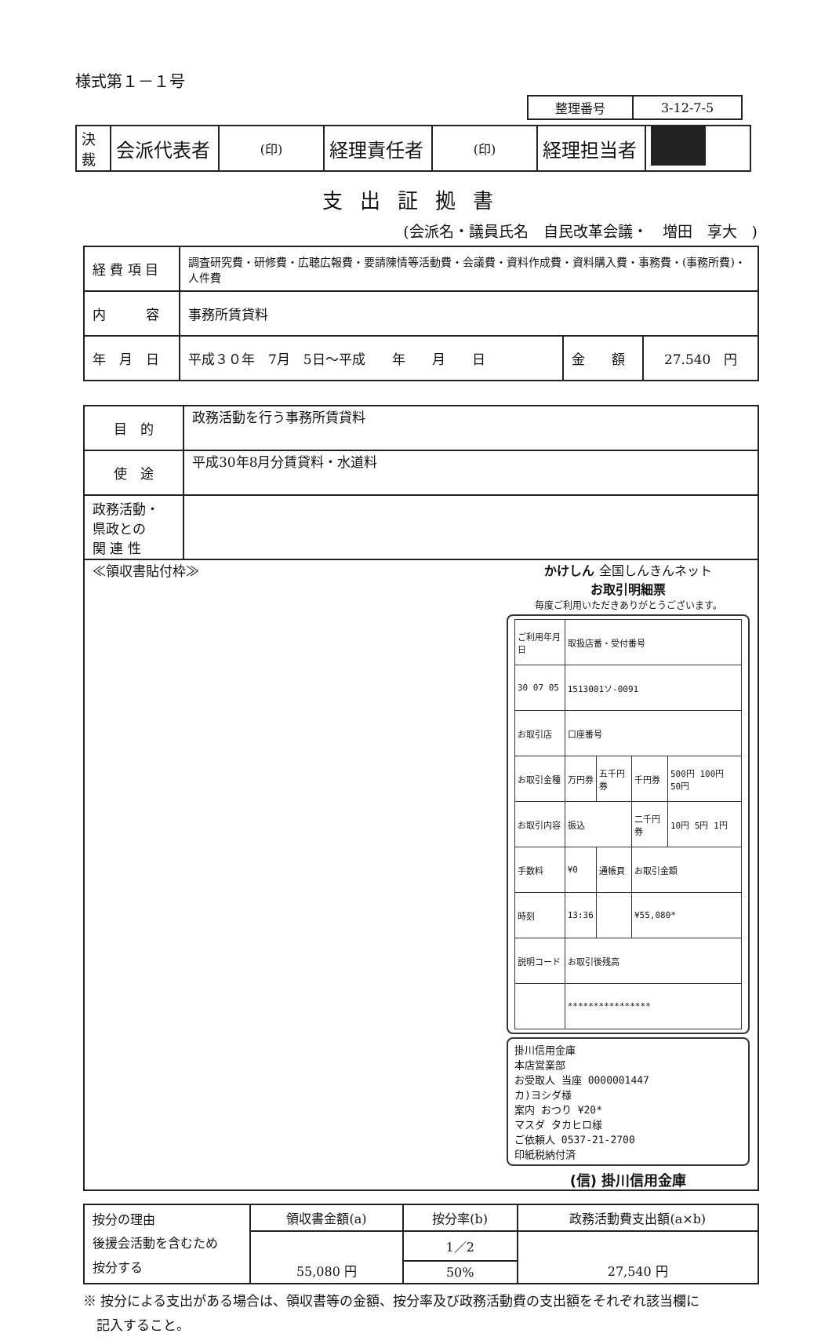様式第１－１号
| 整理番号 | 3-12-7-5 |
| 決裁 | 会派代表者 | (印) | 経理責任者 | (印) | 経理担当者 | |
支出証拠書
(会派名・議員氏名　自民改革会議・　増田　享大　)
| 経 費 項 目 | 調査研究費・研修費・広聴広報費・要請陳情等活動費・会議費・資料作成費・資料購入費・事務費・(事務所費)・人件費 | | |
| 内 容 | 事務所賃貸料 | | |
| 年 月 日 | 平成３０年 7月 5日～平成 年 月 日 | 金 額 | 27.540 円 |
| 目 的 | 政務活動を行う事務所賃貸料 |
| 使 途 | 平成30年8月分賃貸料・水道料 |
| 政務活動・ 県政との 関 連 性 | |
| ≪領収書貼付枠≫ かけしん 全国しんきんネット お取引明細票 毎度ご利用いただきありがとうございます。 / ご利用年月日 / 取扱店番・受付番号 / / / / / 30 07 05 / 1513001ソ-0091 / / / / / お取引店 / 口座番号 / / / / / お取引金種 / 万円券 / 五千円券 / 千円券 / 500円 100円 50円 / / お取引内容 / 振込 / / 二千円券 / 10円 5円 1円 / / 手数料 / ¥0 / 通帳頁 / お取引金額 / / / 時刻 / 13:36 / / ¥55,080* / / / 説明コード / お取引後残高 / / / / / / **************** / / / / 掛川信用金庫 本店営業部 お受取人 当座 0000001447 カ)ヨシダ様 案内 おつり ¥20* マスダ タカヒロ様 ご依頼人 0537-21-2700 印紙税納付済 (信) 掛川信用金庫 | |
| 按分の理由 後援会活動を含むため 按分する | 領収書金額(a) | 按分率(b) | 政務活動費支出額(a×b) |
| | 55,080 円 | 1／2 | 27,540 円 |
| | | 50% | |
※ 按分による支出がある場合は、領収書等の金額、按分率及び政務活動費の支出額をそれぞれ該当欄に
　記入すること。